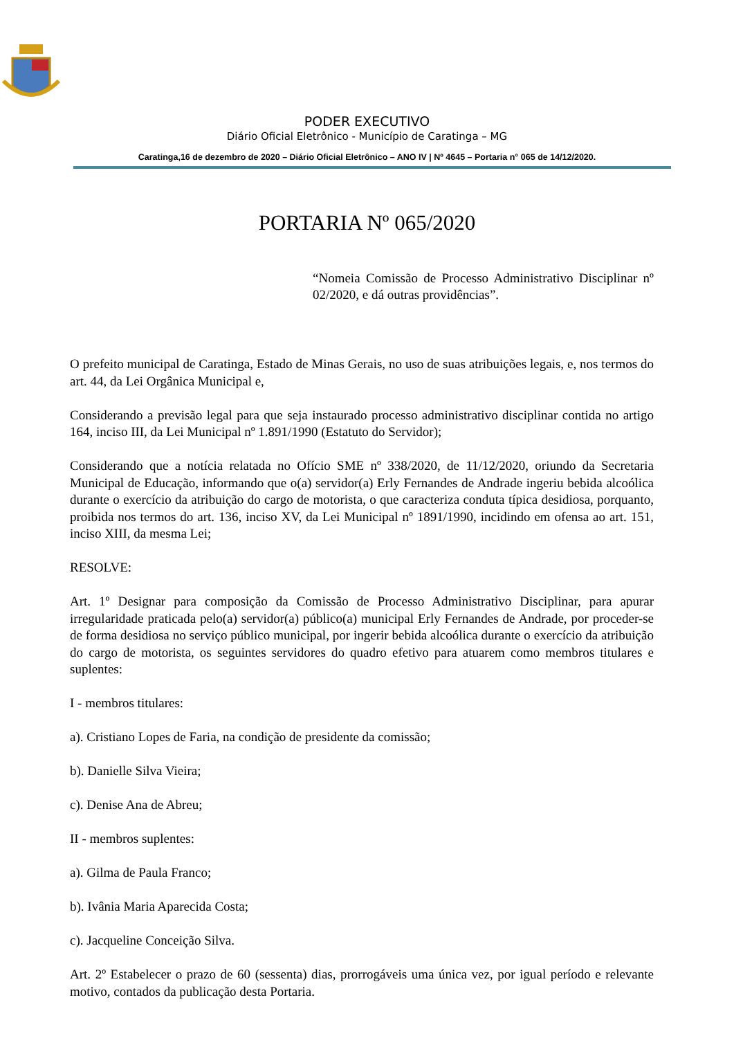PODER EXECUTIVO
Diário Oficial Eletrônico - Município de Caratinga – MG
Caratinga,16 de dezembro de 2020 – Diário Oficial Eletrônico – ANO IV | Nº 4645 – Portaria n° 065 de 14/12/2020.
PORTARIA Nº 065/2020
“Nomeia Comissão de Processo Administrativo Disciplinar nº 02/2020, e dá outras providências”.
O prefeito municipal de Caratinga, Estado de Minas Gerais, no uso de suas atribuições legais, e, nos termos do art. 44, da Lei Orgânica Municipal e,
Considerando a previsão legal para que seja instaurado processo administrativo disciplinar contida no artigo 164, inciso III, da Lei Municipal nº 1.891/1990 (Estatuto do Servidor);
Considerando que a notícia relatada no Ofício SME nº 338/2020, de 11/12/2020, oriundo da Secretaria Municipal de Educação, informando que o(a) servidor(a) Erly Fernandes de Andrade ingeriu bebida alcoólica durante o exercício da atribuição do cargo de motorista, o que caracteriza conduta típica desidiosa, porquanto, proibida nos termos do art. 136, inciso XV, da Lei Municipal nº 1891/1990, incidindo em ofensa ao art. 151, inciso XIII, da mesma Lei;
RESOLVE:
Art. 1º Designar para composição da Comissão de Processo Administrativo Disciplinar, para apurar irregularidade praticada pelo(a) servidor(a) público(a) municipal Erly Fernandes de Andrade, por proceder-se de forma desidiosa no serviço público municipal, por ingerir bebida alcoólica durante o exercício da atribuição do cargo de motorista, os seguintes servidores do quadro efetivo para atuarem como membros titulares e suplentes:
I - membros titulares:
a). Cristiano Lopes de Faria, na condição de presidente da comissão;
b). Danielle Silva Vieira;
c). Denise Ana de Abreu;
II - membros suplentes:
a). Gilma de Paula Franco;
b). Ivânia Maria Aparecida Costa;
c). Jacqueline Conceição Silva.
Art. 2º Estabelecer o prazo de 60 (sessenta) dias, prorrogáveis uma única vez, por igual período e relevante motivo, contados da publicação desta Portaria.